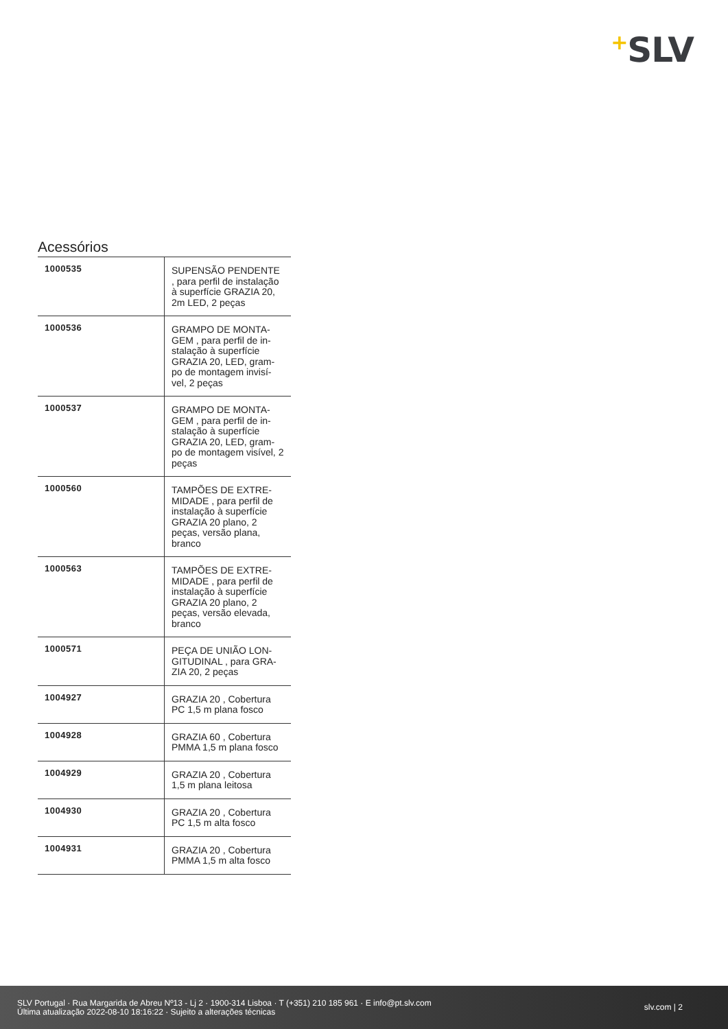+SLV
Acessórios
| 1000535 | SUPENSÃO PENDENTE , para perfil de instalação à superfície GRAZIA 20, 2m LED, 2 peças |
| 1000536 | GRAMPO DE MONTA-GEM , para perfil de in-stalação à superfície GRAZIA 20, LED, gram-po de montagem invisí-vel, 2 peças |
| 1000537 | GRAMPO DE MONTA-GEM , para perfil de in-stalação à superfície GRAZIA 20, LED, gram-po de montagem visível, 2 peças |
| 1000560 | TAMPÕES DE EXTRE-MIDADE , para perfil de instalação à superfície GRAZIA 20 plano, 2 peças, versão plana, branco |
| 1000563 | TAMPÕES DE EXTRE-MIDADE , para perfil de instalação à superfície GRAZIA 20 plano, 2 peças, versão elevada, branco |
| 1000571 | PEÇA DE UNIÃO LON-GITUDINAL , para GRA-ZIA 20, 2 peças |
| 1004927 | GRAZIA 20 , Cobertura PC 1,5 m plana fosco |
| 1004928 | GRAZIA 60 , Cobertura PMMA 1,5 m plana fosco |
| 1004929 | GRAZIA 20 , Cobertura 1,5 m plana leitosa |
| 1004930 | GRAZIA 20 , Cobertura PC 1,5 m alta fosco |
| 1004931 | GRAZIA 20 , Cobertura PMMA 1,5 m alta fosco |
SLV Portugal · Rua Margarida de Abreu Nº13 - Lj 2 · 1900-314 Lisboa · T (+351) 210 185 961 · E info@pt.slv.com
Última atualização 2022-08-10 18:16:22 · Sujeito a alterações técnicas
slv.com | 2